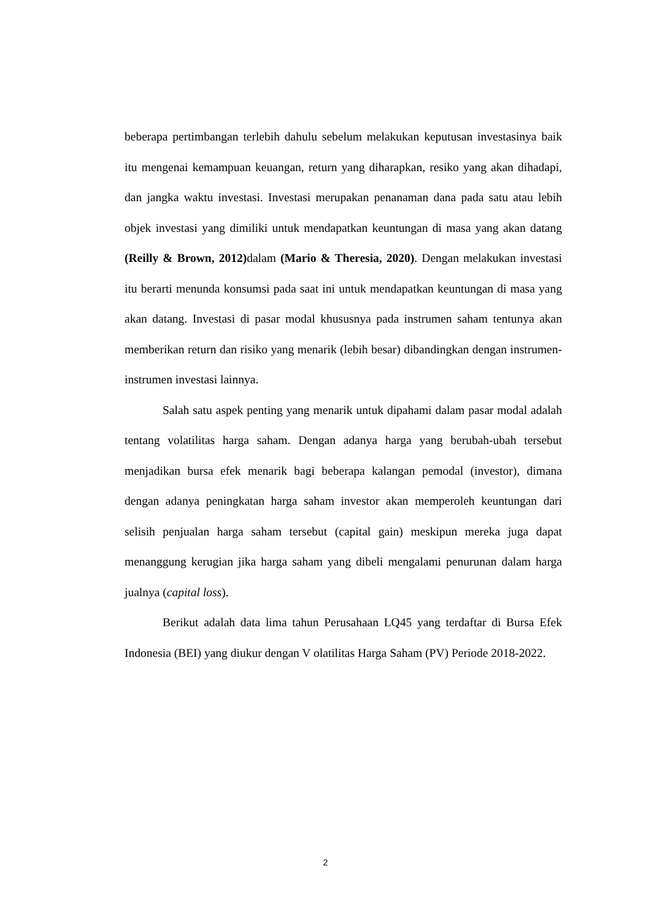beberapa pertimbangan terlebih dahulu sebelum melakukan keputusan investasinya baik itu mengenai kemampuan keuangan, return yang diharapkan, resiko yang akan dihadapi, dan jangka waktu investasi. Investasi merupakan penanaman dana pada satu atau lebih objek investasi yang dimiliki untuk mendapatkan keuntungan di masa yang akan datang (Reilly & Brown, 2012) dalam (Mario & Theresia, 2020). Dengan melakukan investasi itu berarti menunda konsumsi pada saat ini untuk mendapatkan keuntungan di masa yang akan datang. Investasi di pasar modal khususnya pada instrumen saham tentunya akan memberikan return dan risiko yang menarik (lebih besar) dibandingkan dengan instrumen-instrumen investasi lainnya.
Salah satu aspek penting yang menarik untuk dipahami dalam pasar modal adalah tentang volatilitas harga saham. Dengan adanya harga yang berubah-ubah tersebut menjadikan bursa efek menarik bagi beberapa kalangan pemodal (investor), dimana dengan adanya peningkatan harga saham investor akan memperoleh keuntungan dari selisih penjualan harga saham tersebut (capital gain) meskipun mereka juga dapat menanggung kerugian jika harga saham yang dibeli mengalami penurunan dalam harga jualnya (capital loss).
Berikut adalah data lima tahun Perusahaan LQ45 yang terdaftar di Bursa Efek Indonesia (BEI) yang diukur dengan V olatilitas Harga Saham (PV) Periode 2018-2022.
2